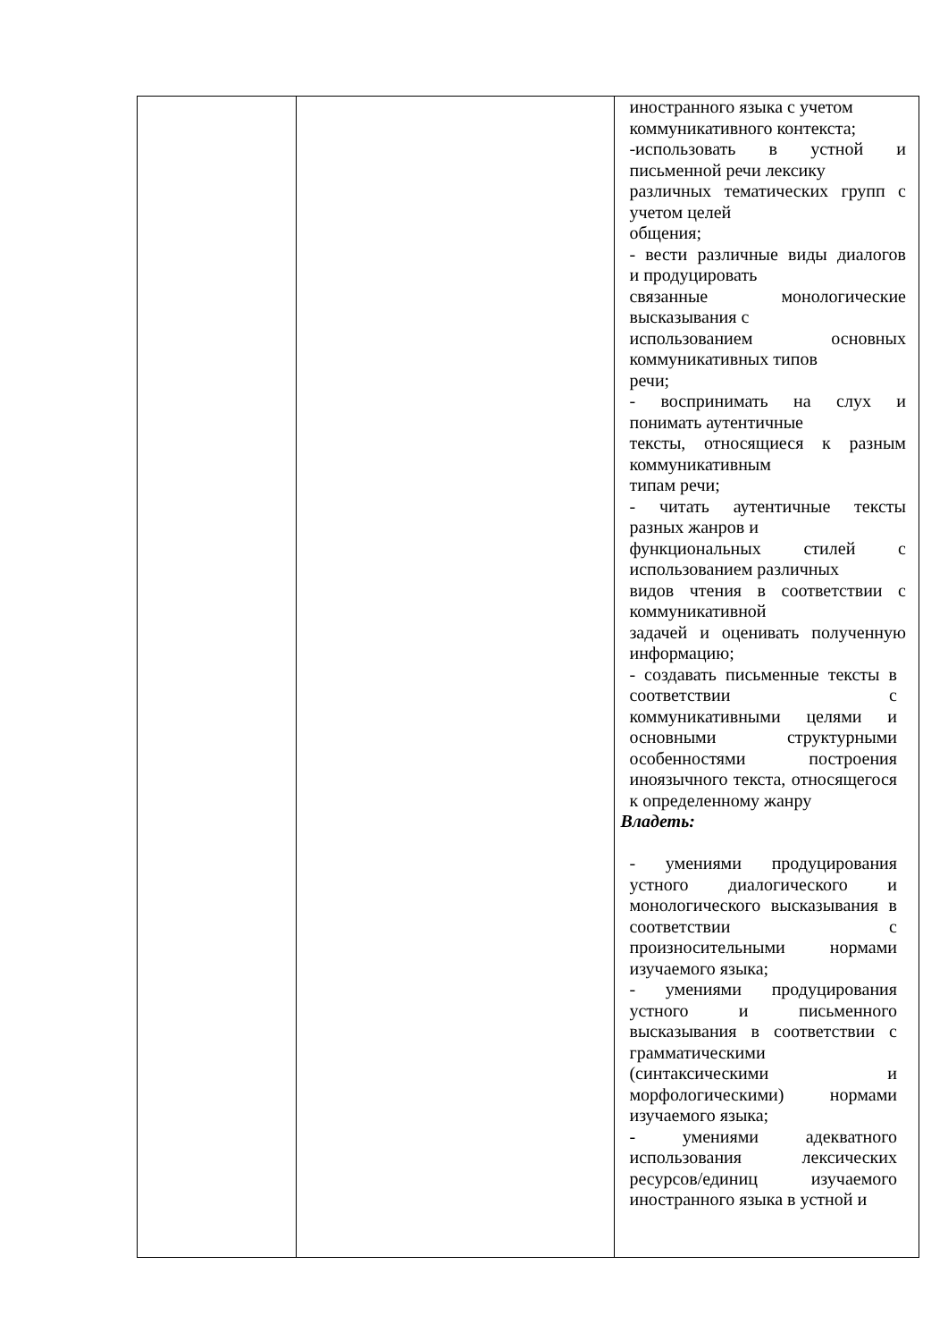| | | иностранного языка с учетом коммуникативного контекста; -использовать в устной и письменной речи лексику различных тематических групп с учетом целей общения; - вести различные виды диалогов и продуцировать связанные монологические высказывания с использованием основных коммуникативных типов речи; - воспринимать на слух и понимать аутентичные тексты, относящиеся к разным коммуникативным типам речи; - читать аутентичные тексты разных жанров и функциональных стилей с использованием различных видов чтения в соответствии с коммуникативной задачей и оценивать полученную информацию; - создавать письменные тексты в соответствии с коммуникативными целями и основными структурными особенностями построения иноязычного текста, относящегося к определенному жанру Владеть: - умениями продуцирования устного диалогического и монологического высказывания в соответствии с произносительными нормами изучаемого языка; - умениями продуцирования устного и письменного высказывания в соответствии с грамматическими (синтаксическими и морфологическими) нормами изучаемого языка; - умениями адекватного использования лексических ресурсов/единиц изучаемого иностранного языка в устной и |